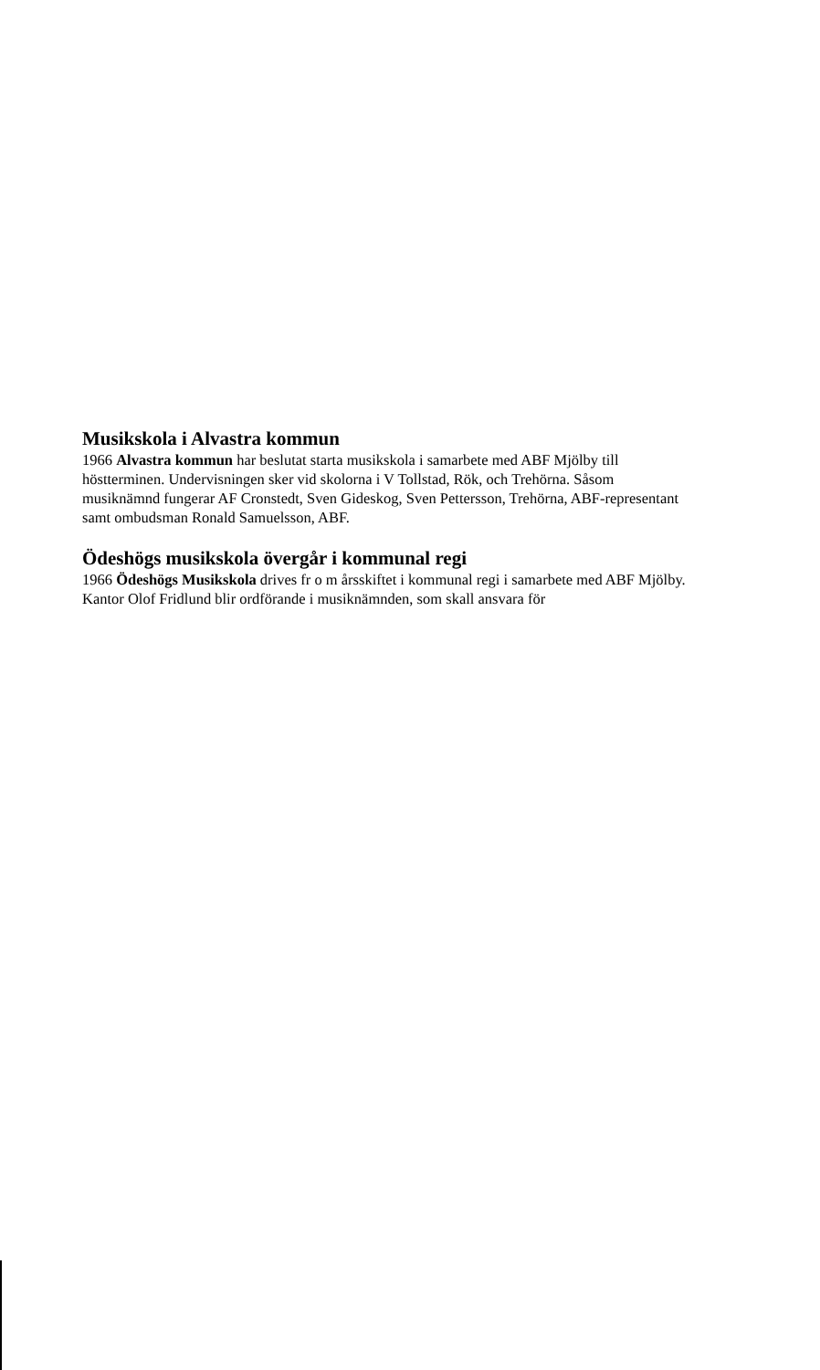Musikskola i Alvastra kommun
1966 Alvastra kommun har beslutat starta musikskola i samarbete med ABF Mjölby till höstterminen. Undervisningen sker vid skolorna i V Tollstad, Rök, och Trehörna. Såsom musiknämnd fungerar AF Cronstedt, Sven Gideskog, Sven Pettersson, Trehörna, ABF-representant samt ombudsman Ronald Samuelsson, ABF.
Ödeshögs musikskola övergår i kommunal regi
1966 Ödeshögs Musikskola drives fr o m årsskiftet i kommunal regi i samarbete med ABF Mjölby. Kantor Olof Fridlund blir ordförande i musiknämnden, som skall ansvara för